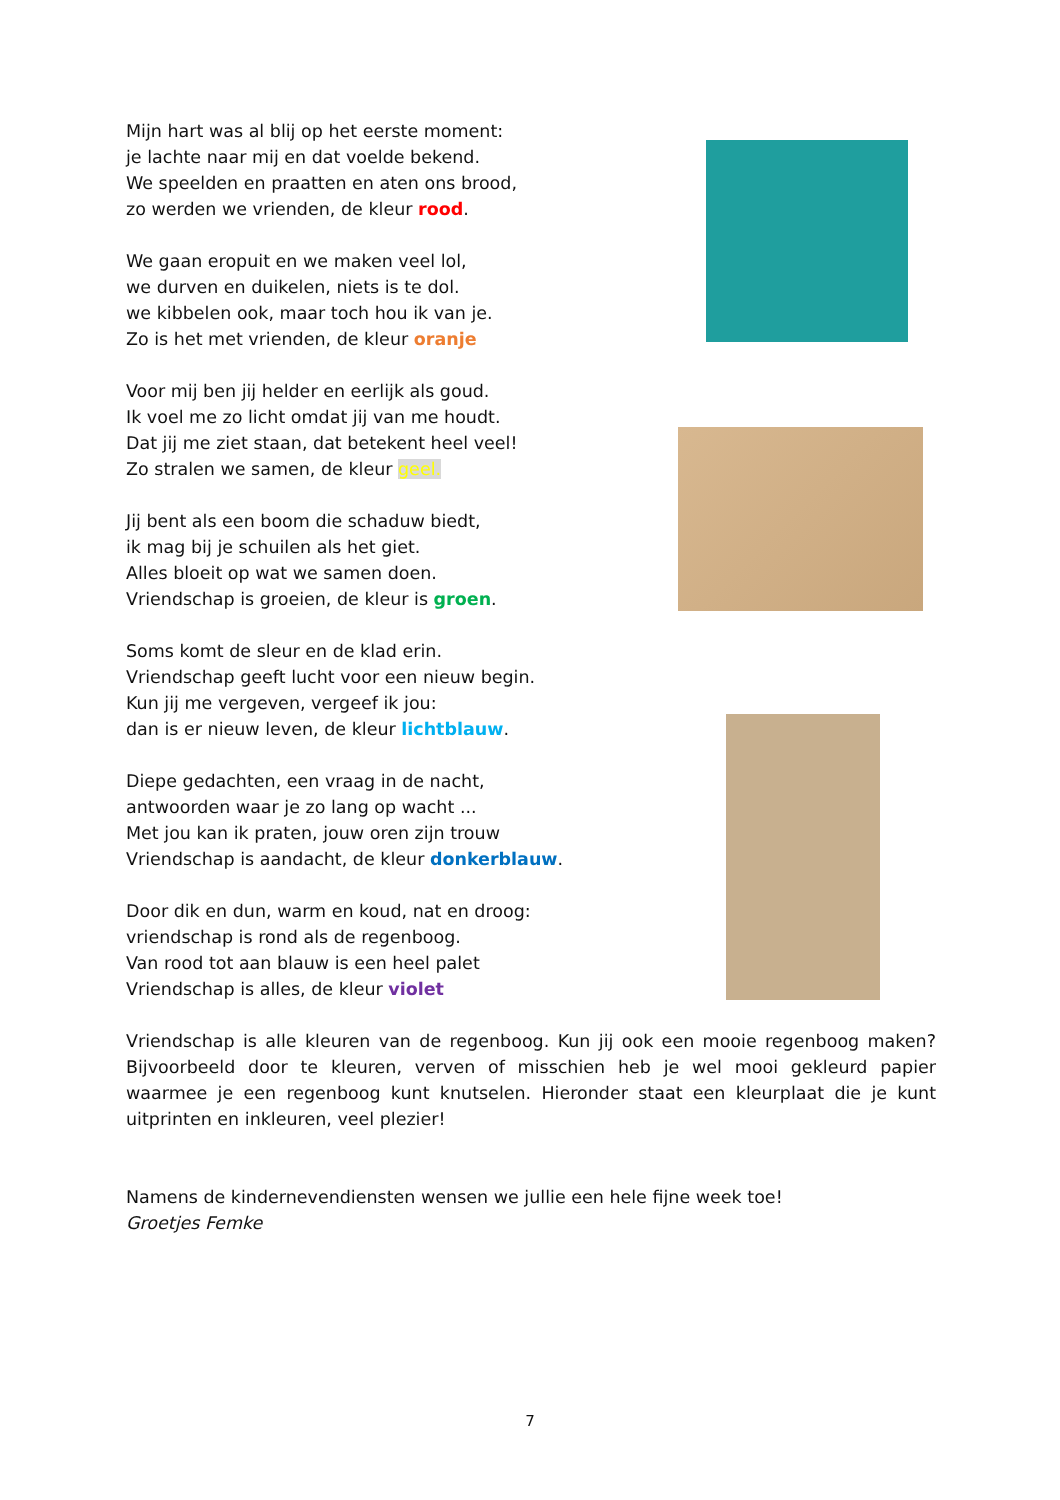Mijn hart was al blij op het eerste moment:
je lachte naar mij en dat voelde bekend.
We speelden en praatten en aten ons brood,
zo werden we vrienden, de kleur rood.
We gaan eropuit en we maken veel lol,
we durven en duikelen, niets is te dol.
we kibbelen ook, maar toch hou ik van je.
Zo is het met vrienden, de kleur oranje
Voor mij ben jij helder en eerlijk als goud.
Ik voel me zo licht omdat jij van me houdt.
Dat jij me ziet staan, dat betekent heel veel!
Zo stralen we samen, de kleur geel.
Jij bent als een boom die schaduw biedt,
ik mag bij je schuilen als het giet.
Alles bloeit op wat we samen doen.
Vriendschap is groeien, de kleur is groen.
Soms komt de sleur en de klad erin.
Vriendschap geeft lucht voor een nieuw begin.
Kun jij me vergeven, vergeef ik jou:
dan is er nieuw leven, de kleur lichtblauw.
Diepe gedachten, een vraag in de nacht,
antwoorden waar je zo lang op wacht ...
Met jou kan ik praten, jouw oren zijn trouw
Vriendschap is aandacht, de kleur donkerblauw.
Door dik en dun, warm en koud, nat en droog:
vriendschap is rond als de regenboog.
Van rood tot aan blauw is een heel palet
Vriendschap is alles, de kleur violet
Vriendschap is alle kleuren van de regenboog. Kun jij ook een mooie regenboog maken? Bijvoorbeeld door te kleuren, verven of misschien heb je wel mooi gekleurd papier waarmee je een regenboog kunt knutselen. Hieronder staat een kleurplaat die je kunt uitprinten en inkleuren, veel plezier!
Namens de kindernevendiensten wensen we jullie een hele fijne week toe!
Groetjes Femke
7